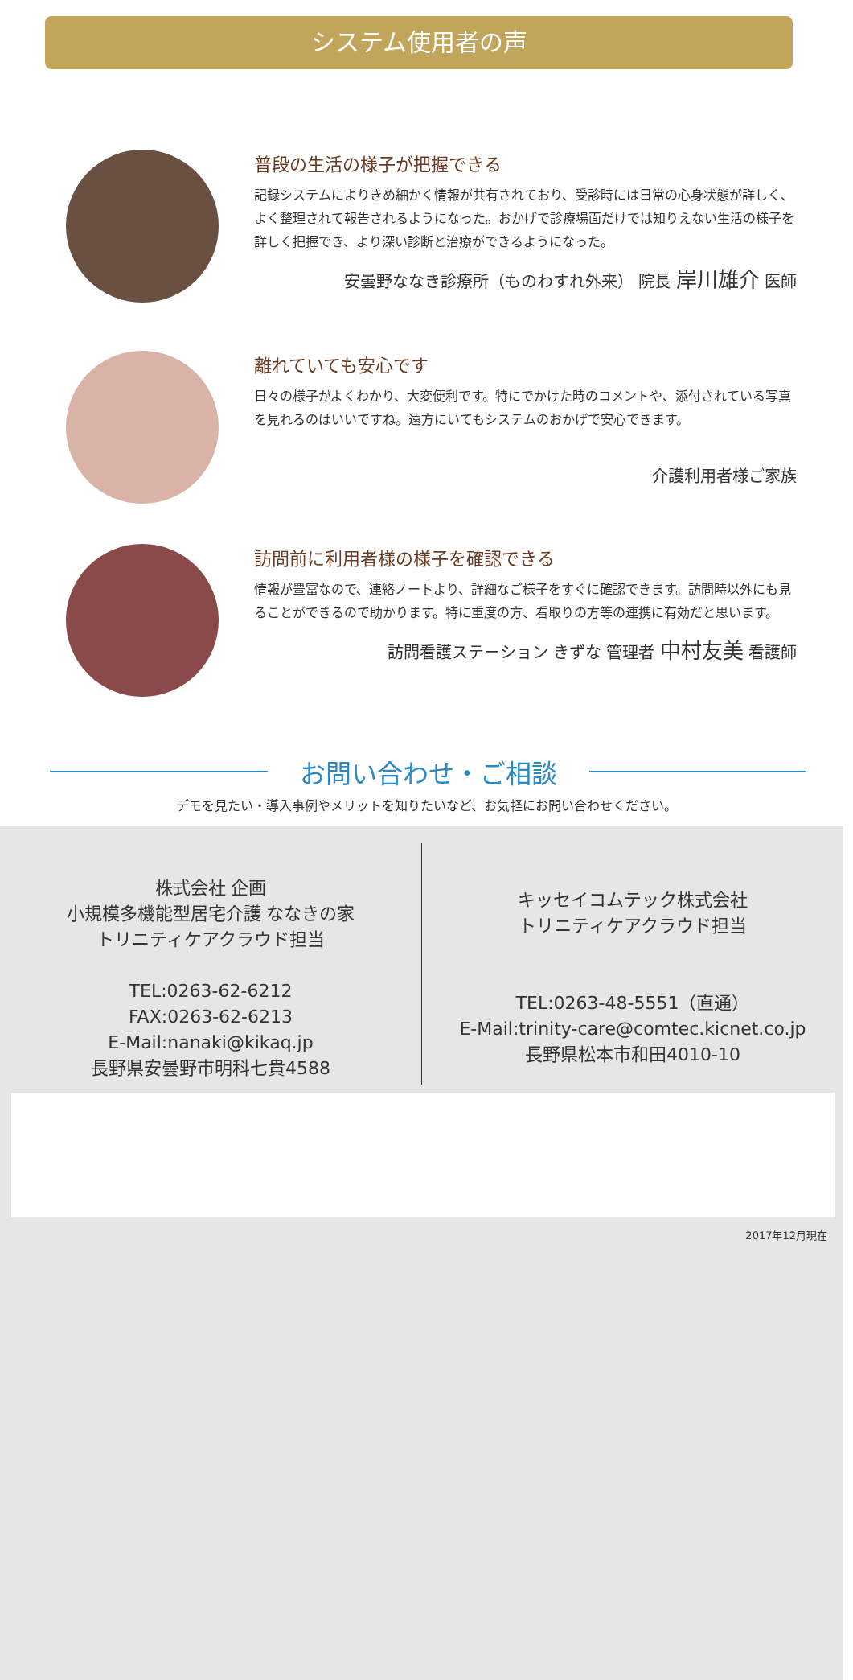システム使用者の声
普段の生活の様子が把握できる
記録システムによりきめ細かく情報が共有されており、受診時には日常の心身状態が詳しく、よく整理されて報告されるようになった。おかげで診療場面だけでは知りえない生活の様子を詳しく把握でき、より深い診断と治療ができるようになった。
安曇野ななき診療所（ものわすれ外来） 院長 岸川雄介 医師
離れていても安心です
日々の様子がよくわかり、大変便利です。特にでかけた時のコメントや、添付されている写真を見れるのはいいですね。遠方にいてもシステムのおかげで安心できます。
介護利用者様ご家族
訪問前に利用者様の様子を確認できる
情報が豊富なので、連絡ノートより、詳細なご様子をすぐに確認できます。訪問時以外にも見ることができるので助かります。特に重度の方、看取りの方等の連携に有効だと思います。
訪問看護ステーション きずな 管理者 中村友美 看護師
お問い合わせ・ご相談
デモを見たい・導入事例やメリットを知りたいなど、お気軽にお問い合わせください。
株式会社 企画
小規模多機能型居宅介護 ななきの家
トリニティケアクラウド担当
TEL:0263-62-6212
FAX:0263-62-6213
E-Mail:nanaki@kikaq.jp
長野県安曇野市明科七貴4588
キッセイコムテック株式会社
トリニティケアクラウド担当
TEL:0263-48-5551（直通）
E-Mail:trinity-care@comtec.kicnet.co.jp
長野県松本市和田4010-10
2017年12月現在